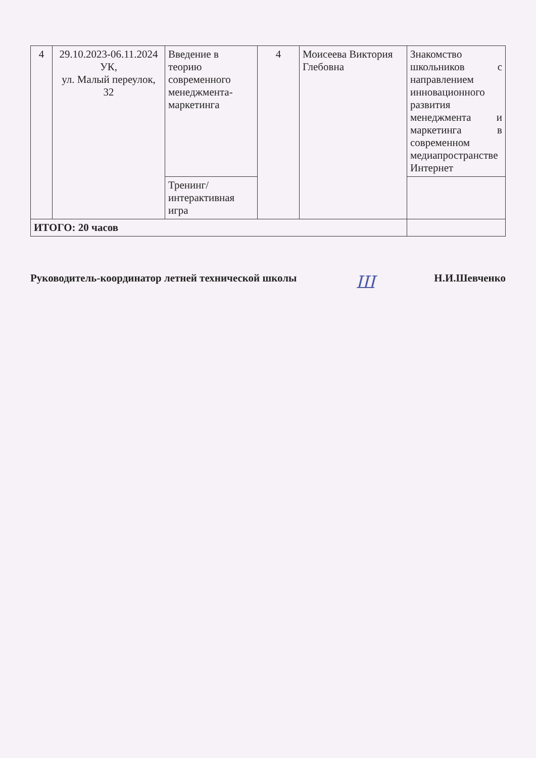| 4 | 29.10.2023-06.11.2024 УК, ул. Малый переулок, 32 | Введение в теорию современного менеджмента-маркетинга | 4 | Моисеева Виктория Глебовна | Знакомство школьников с направлением инновационного развития менеджмента и маркетинга в современном медиапространстве Интернет |
| | | Тренинг/ интерактивная игра | | | |
| ИТОГО: 20 часов | | | | | |
Руководитель-координатор летней технической школы Ш Н.И.Шевченко